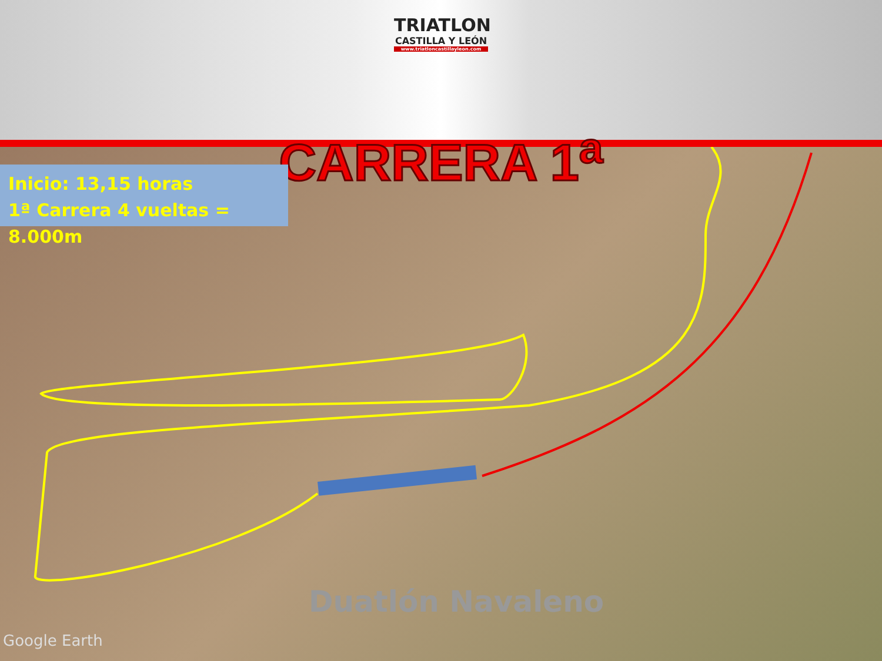TRIATLON
CASTILLA Y LEÓN
www.triatloncastillayleon.com
CARRERA 1<sup>a</sup>
Inicio: 13,15 horas
1ª Carrera 4 vueltas = 8.000m
Duatlón Navaleno
Google Earth